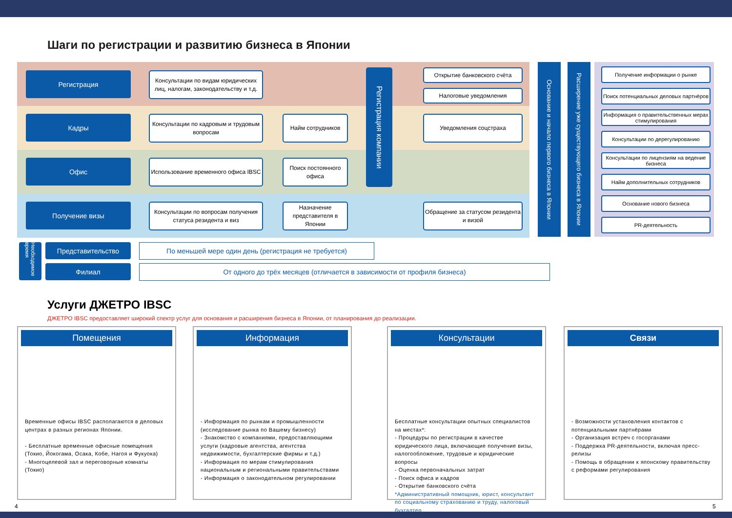Шаги по регистрации и развитию бизнеса в Японии
Регистрация
Консультации по видам юридических лиц, налогам, законодательству и т.д.
Регистрация компании
Открытие банковского счёта
Налоговые уведомления
Кадры
Консультации по кадровым и трудовым вопросам
Найм сотрудников Уведомления соцстраха
Офис
Использование временного офиса IBSC
Поиск постоянного офиса
Получение визы
Консультации по вопросам получения статуса резидента и виз
Назначение представителя в Японии
Обращение за статусом резидента и визой
Основание и начало первого бизнеса в Японии
Расширение уже существующего бизнеса в Японии
Получение информации о рынке
Поиск потенциальных деловых партнёров
Информация о правительственных мерах стимулирования
Консультации по дерегулированию
Консультации по лицензиям на ведение бизнеса
Найм дополнительных сотрудников
Основание нового бизнеса
PR-деятельность
Необходимое время
Представительство
Филиал
По меньшей мере один день (регистрация не требуется)
От одного до трёх месяцев (отличается в зависимости от профиля бизнеса)
Услуги ДЖЕТРО IBSC
ДЖЕТРО IBSC предоставляет широкий спектр услуг для основания и расширения бизнеса в Японии, от планирования до реализации.
Помещения
Временные офисы IBSC располагаются в деловых центрах в разных регионах Японии.
- Бесплатные временные офисные помещения (Токио, Йокогама, Осака, Кобе, Нагоя и Фукуока)
- Многоцелевой зал и переговорные комнаты (Токио)
Информация
- Информация по рынкам и промышленности (исследование рынка по Вашему бизнесу)
- Знакомство с компаниями, предоставляющими услуги (кадровые агентства, агентства недвижимости, бухгалтерские фирмы и т.д.)
- Информация по мерам стимулирования национальным и региональными правительствами
- Информация о законодательном регулировании
Консультации
Бесплатные консультации опытных специалистов на местах*:
- Процедуры по регистрации в качестве юридического лица, включающие получение визы, налогообложение, трудовые и юридические вопросы
- Оценка первоначальных затрат
- Поиск офиса и кадров
- Открытие банковского счёта
*Административный помощник, юрист, консультант по социальному страхованию и труду, налоговый бухгалтер
Связи
- Возможности установления контактов с потенциальными партнёрами
- Организация встреч с госорганами
- Поддержка PR-деятельности, включая пресс-релизы
- Помощь в обращении к японскому правительству с реформами регулирования
4 5